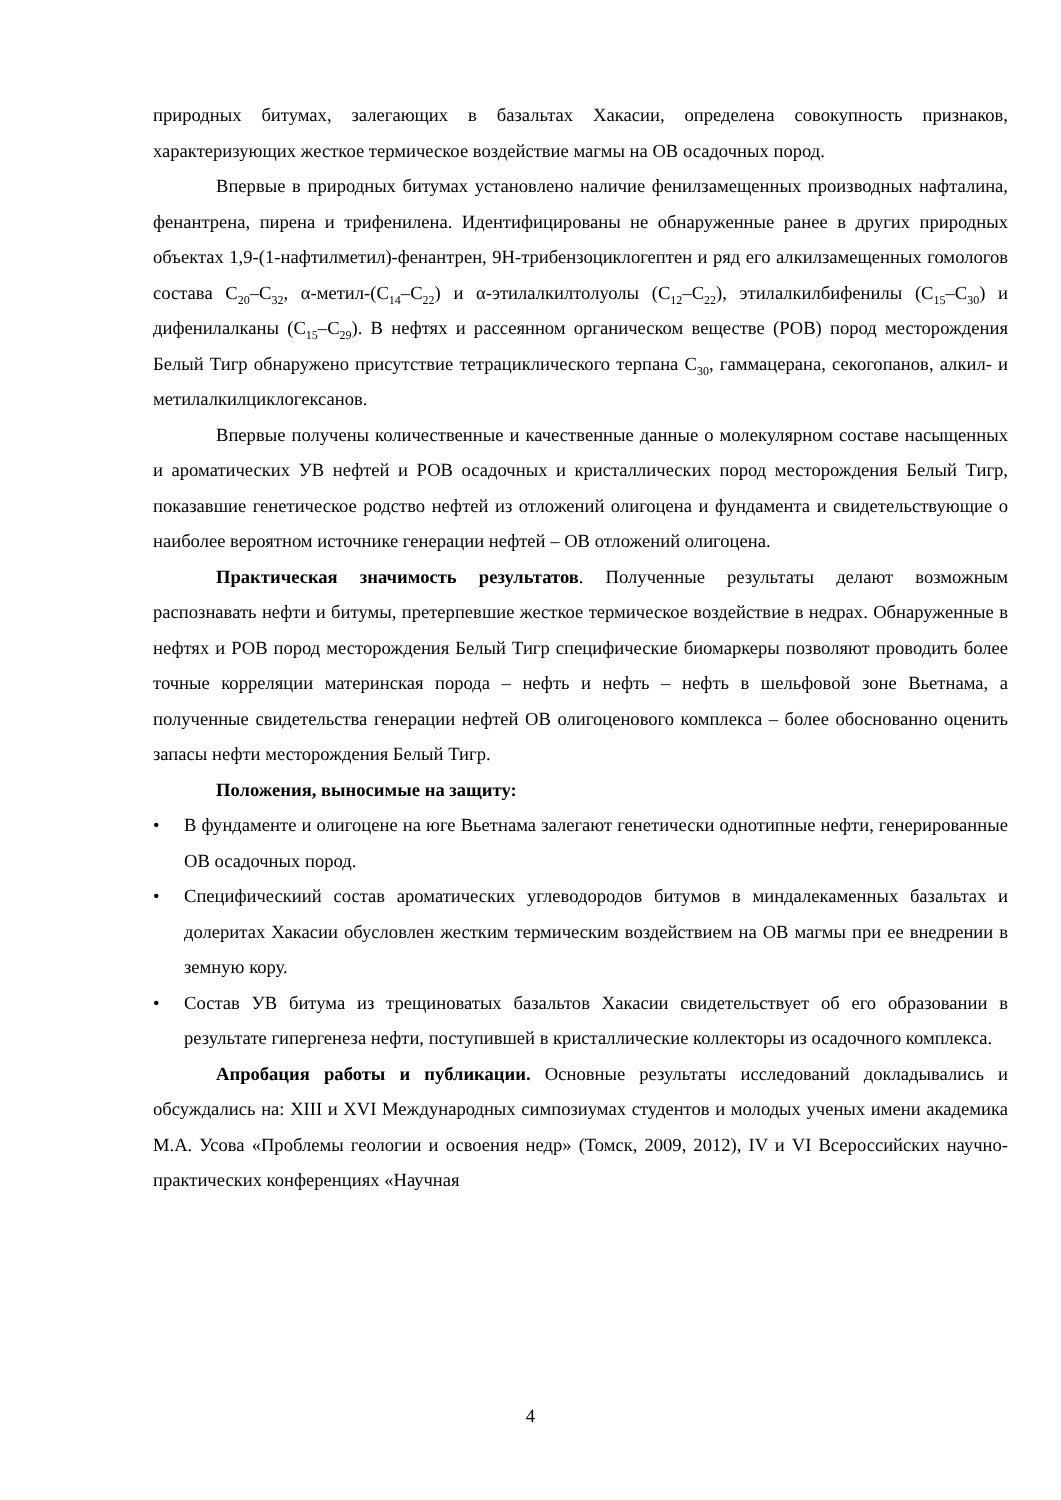природных битумах, залегающих в базальтах Хакасии, определена совокупность признаков, характеризующих жесткое термическое воздействие магмы на ОВ осадочных пород.
Впервые в природных битумах установлено наличие фенилзамещенных производных нафталина, фенантрена, пирена и трифенилена. Идентифицированы не обнаруженные ранее в других природных объектах 1,9-(1-нафтилметил)-фенантрен, 9H-трибензоциклогептен и ряд его алкилзамещенных гомологов состава C<sub>20</sub>–C<sub>32</sub>, α-метил-(C<sub>14</sub>–C<sub>22</sub>) и α-этилалкилтолуолы (C<sub>12</sub>–C<sub>22</sub>), этилалкилбифенилы (C<sub>15</sub>–C<sub>30</sub>) и дифенилалканы (C<sub>15</sub>–C<sub>29</sub>). В нефтях и рассеянном органическом веществе (РОВ) пород месторождения Белый Тигр обнаружено присутствие тетрациклического терпана C<sub>30</sub>, гаммацерана, секогопанов, алкил- и метилалкилциклогексанов.
Впервые получены количественные и качественные данные о молекулярном составе насыщенных и ароматических УВ нефтей и РОВ осадочных и кристаллических пород месторождения Белый Тигр, показавшие генетическое родство нефтей из отложений олигоцена и фундамента и свидетельствующие о наиболее вероятном источнике генерации нефтей – ОВ отложений олигоцена.
Практическая значимость результатов. Полученные результаты делают возможным распознавать нефти и битумы, претерпевшие жесткое термическое воздействие в недрах. Обнаруженные в нефтях и РОВ пород месторождения Белый Тигр специфические биомаркеры позволяют проводить более точные корреляции материнская порода – нефть и нефть – нефть в шельфовой зоне Вьетнама, а полученные свидетельства генерации нефтей ОВ олигоценового комплекса – более обоснованно оценить запасы нефти месторождения Белый Тигр.
Положения, выносимые на защиту:
• В фундаменте и олигоцене на юге Вьетнама залегают генетически однотипные нефти, генерированные ОВ осадочных пород.
• Специфическиий состав ароматических углеводородов битумов в миндалекаменных базальтах и долеритах Хакасии обусловлен жестким термическим воздействием на ОВ магмы при ее внедрении в земную кору.
• Состав УВ битума из трещиноватых базальтов Хакасии свидетельствует об его образовании в результате гипергенеза нефти, поступившей в кристаллические коллекторы из осадочного комплекса.
Апробация работы и публикации. Основные результаты исследований докладывались и обсуждались на: XIII и XVI Международных симпозиумах студентов и молодых ученых имени академика М.А. Усова «Проблемы геологии и освоения недр» (Томск, 2009, 2012), IV и VI Всероссийских научно-практических конференциях «Научная
4